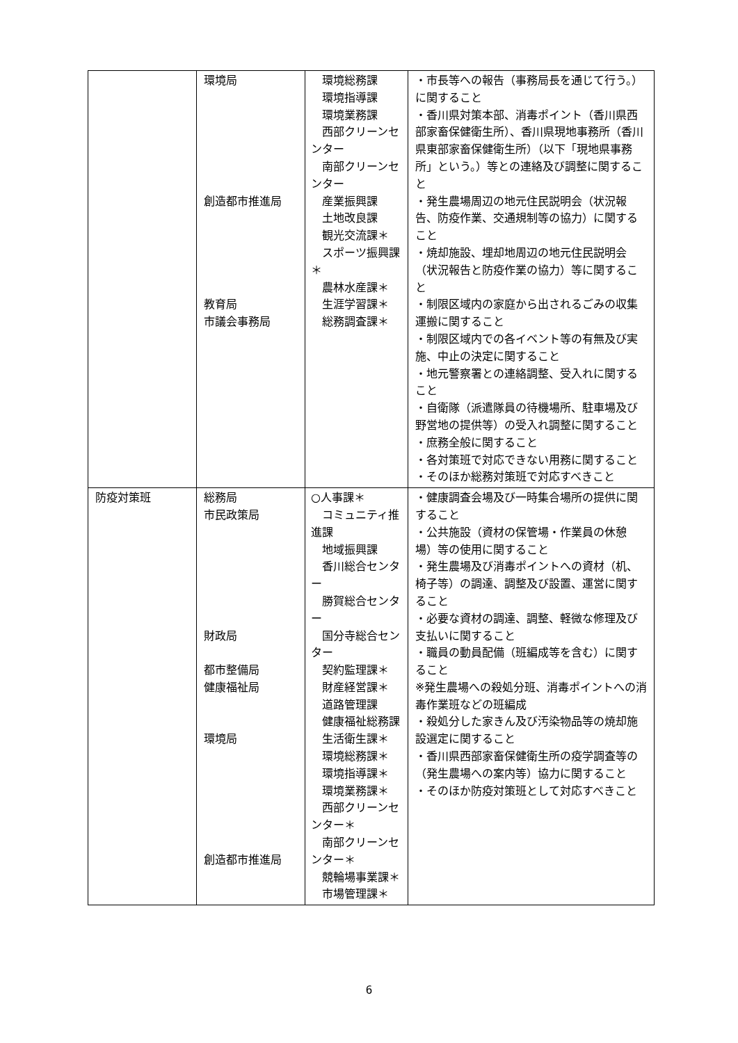| | 環境局 創造都市推進局 教育局 市議会事務局 | 環境総務課 環境指導課 環境業務課 西部クリーンセンター 南部クリーンセンター 産業振興課 土地改良課 観光交流課＊ スポーツ振興課＊ 農林水産課＊ 生涯学習課＊ 総務調査課＊ | ・市長等への報告（事務局長を通じて行う。）に関すること ・香川県対策本部、消毒ポイント（香川県西部家畜保健衛生所）、香川県現地事務所（香川県東部家畜保健衛生所）（以下「現地県事務所」という。）等との連絡及び調整に関すること ・発生農場周辺の地元住民説明会（状況報告、防疫作業、交通規制等の協力）に関すること ・焼却施設、埋却地周辺の地元住民説明会（状況報告と防疫作業の協力）等に関すること ・制限区域内の家庭から出されるごみの収集運搬に関すること ・制限区域内での各イベント等の有無及び実施、中止の決定に関すること ・地元警察署との連絡調整、受入れに関すること ・自衛隊（派遣隊員の待機場所、駐車場及び野営地の提供等）の受入れ調整に関すること ・庶務全般に関すること ・各対策班で対応できない用務に関すること ・そのほか総務対策班で対応すべきこと |
| 防疫対策班 | 総務局 市民政策局 財政局 都市整備局 健康福祉局 環境局 創造都市推進局 | ○人事課＊ コミュニティ推進課 地域振興課 香川総合センター 勝賀総合センター 国分寺総合センター 契約監理課＊ 財産経営課＊ 道路管理課 健康福祉総務課 生活衛生課＊ 環境総務課＊ 環境指導課＊ 環境業務課＊ 西部クリーンセンター＊ 南部クリーンセンター＊ 競輪場事業課＊ 市場管理課＊ | ・健康調査会場及び一時集合場所の提供に関すること ・公共施設（資材の保管場・作業員の休憩場）等の使用に関すること ・発生農場及び消毒ポイントへの資材（机、椅子等）の調達、調整及び設置、運営に関すること ・必要な資材の調達、調整、軽微な修理及び支払いに関すること ・職員の動員配備（班編成等を含む）に関すること ※発生農場への殺処分班、消毒ポイントへの消毒作業班などの班編成 ・殺処分した家きん及び汚染物品等の焼却施設選定に関すること ・香川県西部家畜保健衛生所の疫学調査等の（発生農場への案内等）協力に関すること ・そのほか防疫対策班として対応すべきこと |
6